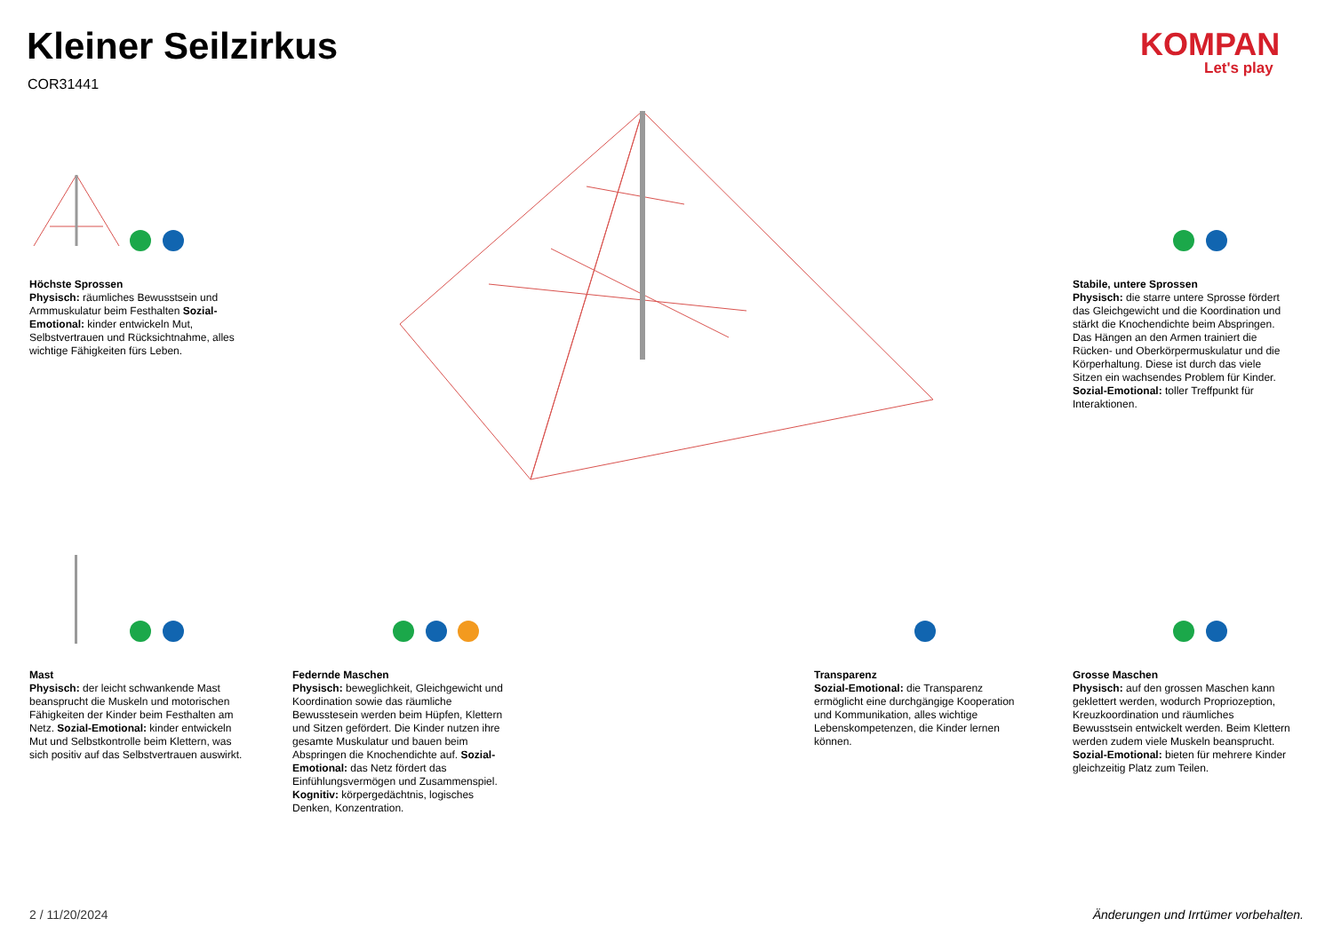Kleiner Seilzirkus
COR31441
KOMPAN
Let's play
Höchste Sprossen
Physisch: räumliches Bewusstsein und Armmuskulatur beim Festhalten Sozial-Emotional: kinder entwickeln Mut, Selbstvertrauen und Rücksichtnahme, alles wichtige Fähigkeiten fürs Leben.
Stabile, untere Sprossen
Physisch: die starre untere Sprosse fördert das Gleichgewicht und die Koordination und stärkt die Knochendichte beim Abspringen. Das Hängen an den Armen trainiert die Rücken- und Oberkörpermuskulatur und die Körperhaltung. Diese ist durch das viele Sitzen ein wachsendes Problem für Kinder. Sozial-Emotional: toller Treffpunkt für Interaktionen.
Mast
Physisch: der leicht schwankende Mast beansprucht die Muskeln und motorischen Fähigkeiten der Kinder beim Festhalten am Netz. Sozial-Emotional: kinder entwickeln Mut und Selbstkontrolle beim Klettern, was sich positiv auf das Selbstvertrauen auswirkt.
Federnde Maschen
Physisch: beweglichkeit, Gleichgewicht und Koordination sowie das räumliche Bewusstesein werden beim Hüpfen, Klettern und Sitzen gefördert. Die Kinder nutzen ihre gesamte Muskulatur und bauen beim Abspringen die Knochendichte auf. Sozial-Emotional: das Netz fördert das Einfühlungsvermögen und Zusammenspiel. Kognitiv: körpergedächtnis, logisches Denken, Konzentration.
Transparenz
Sozial-Emotional: die Transparenz ermöglicht eine durchgängige Kooperation und Kommunikation, alles wichtige Lebenskompetenzen, die Kinder lernen können.
Grosse Maschen
Physisch: auf den grossen Maschen kann geklettert werden, wodurch Propriozeption, Kreuzkoordination und räumliches Bewusstsein entwickelt werden. Beim Klettern werden zudem viele Muskeln beansprucht. Sozial-Emotional: bieten für mehrere Kinder gleichzeitig Platz zum Teilen.
2 / 11/20/2024
Änderungen und Irrtümer vorbehalten.